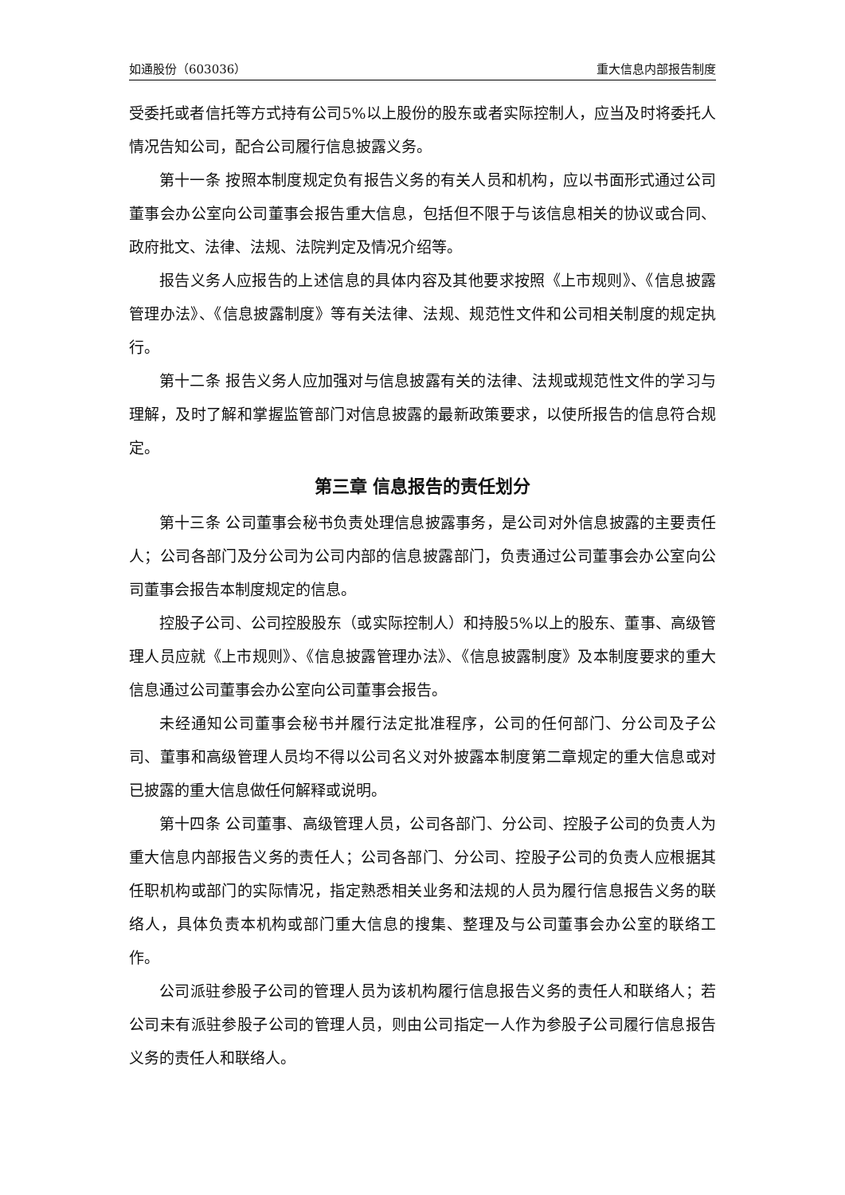如通股份（603036） 重大信息内部报告制度
受委托或者信托等方式持有公司5%以上股份的股东或者实际控制人，应当及时将委托人情况告知公司，配合公司履行信息披露义务。
第十一条 按照本制度规定负有报告义务的有关人员和机构，应以书面形式通过公司董事会办公室向公司董事会报告重大信息，包括但不限于与该信息相关的协议或合同、政府批文、法律、法规、法院判定及情况介绍等。
报告义务人应报告的上述信息的具体内容及其他要求按照《上市规则》、《信息披露管理办法》、《信息披露制度》等有关法律、法规、规范性文件和公司相关制度的规定执行。
第十二条 报告义务人应加强对与信息披露有关的法律、法规或规范性文件的学习与理解，及时了解和掌握监管部门对信息披露的最新政策要求，以使所报告的信息符合规定。
第三章 信息报告的责任划分
第十三条 公司董事会秘书负责处理信息披露事务，是公司对外信息披露的主要责任人；公司各部门及分公司为公司内部的信息披露部门，负责通过公司董事会办公室向公司董事会报告本制度规定的信息。
控股子公司、公司控股股东（或实际控制人）和持股5%以上的股东、董事、高级管理人员应就《上市规则》、《信息披露管理办法》、《信息披露制度》及本制度要求的重大信息通过公司董事会办公室向公司董事会报告。
未经通知公司董事会秘书并履行法定批准程序，公司的任何部门、分公司及子公司、董事和高级管理人员均不得以公司名义对外披露本制度第二章规定的重大信息或对已披露的重大信息做任何解释或说明。
第十四条 公司董事、高级管理人员，公司各部门、分公司、控股子公司的负责人为重大信息内部报告义务的责任人；公司各部门、分公司、控股子公司的负责人应根据其任职机构或部门的实际情况，指定熟悉相关业务和法规的人员为履行信息报告义务的联络人，具体负责本机构或部门重大信息的搜集、整理及与公司董事会办公室的联络工作。
公司派驻参股子公司的管理人员为该机构履行信息报告义务的责任人和联络人；若公司未有派驻参股子公司的管理人员，则由公司指定一人作为参股子公司履行信息报告义务的责任人和联络人。